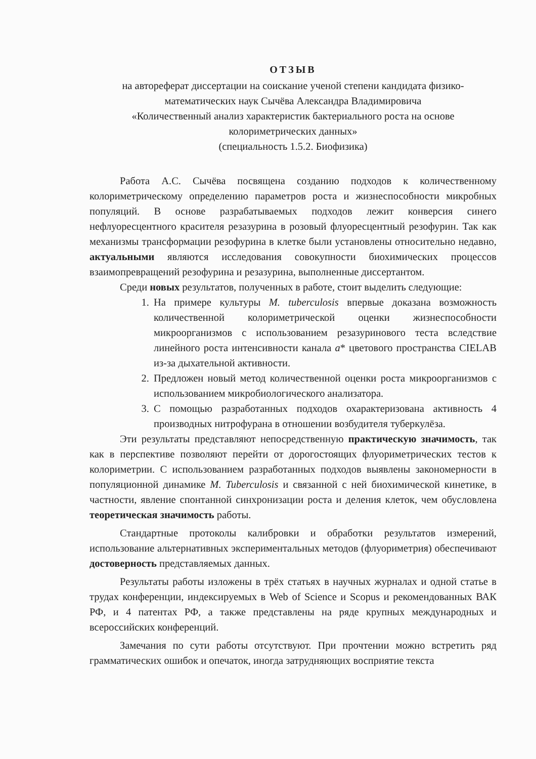ОТЗЫВ
на автореферат диссертации на соискание ученой степени кандидата физико-математических наук Сычёва Александра Владимировича
«Количественный анализ характеристик бактериального роста на основе колориметрических данных»
(специальность 1.5.2. Биофизика)
Работа А.С. Сычёва посвящена созданию подходов к количественному колориметрическому определению параметров роста и жизнеспособности микробных популяций. В основе разрабатываемых подходов лежит конверсия синего нефлуоресцентного красителя резазурина в розовый флуоресцентный резофурин. Так как механизмы трансформации резофурина в клетке были установлены относительно недавно, актуальными являются исследования совокупности биохимических процессов взаимопревращений резофурина и резазурина, выполненные диссертантом.
Среди новых результатов, полученных в работе, стоит выделить следующие:
1. На примере культуры M. tuberculosis впервые доказана возможность количественной колориметрической оценки жизнеспособности микроорганизмов с использованием резазуринового теста вследствие линейного роста интенсивности канала a* цветового пространства CIELAB из-за дыхательной активности.
2. Предложен новый метод количественной оценки роста микроорганизмов с использованием микробиологического анализатора.
3. С помощью разработанных подходов охарактеризована активность 4 производных нитрофурана в отношении возбудителя туберкулёза.
Эти результаты представляют непосредственную практическую значимость, так как в перспективе позволяют перейти от дорогостоящих флуориметрических тестов к колориметрии. С использованием разработанных подходов выявлены закономерности в популяционной динамике M. Tuberculosis и связанной с ней биохимической кинетике, в частности, явление спонтанной синхронизации роста и деления клеток, чем обусловлена теоретическая значимость работы.
Стандартные протоколы калибровки и обработки результатов измерений, использование альтернативных экспериментальных методов (флуориметрия) обеспечивают достоверность представляемых данных.
Результаты работы изложены в трёх статьях в научных журналах и одной статье в трудах конференции, индексируемых в Web of Science и Scopus и рекомендованных ВАК РФ, и 4 патентах РФ, а также представлены на ряде крупных международных и всероссийских конференций.
Замечания по сути работы отсутствуют. При прочтении можно встретить ряд грамматических ошибок и опечаток, иногда затрудняющих восприятие текста